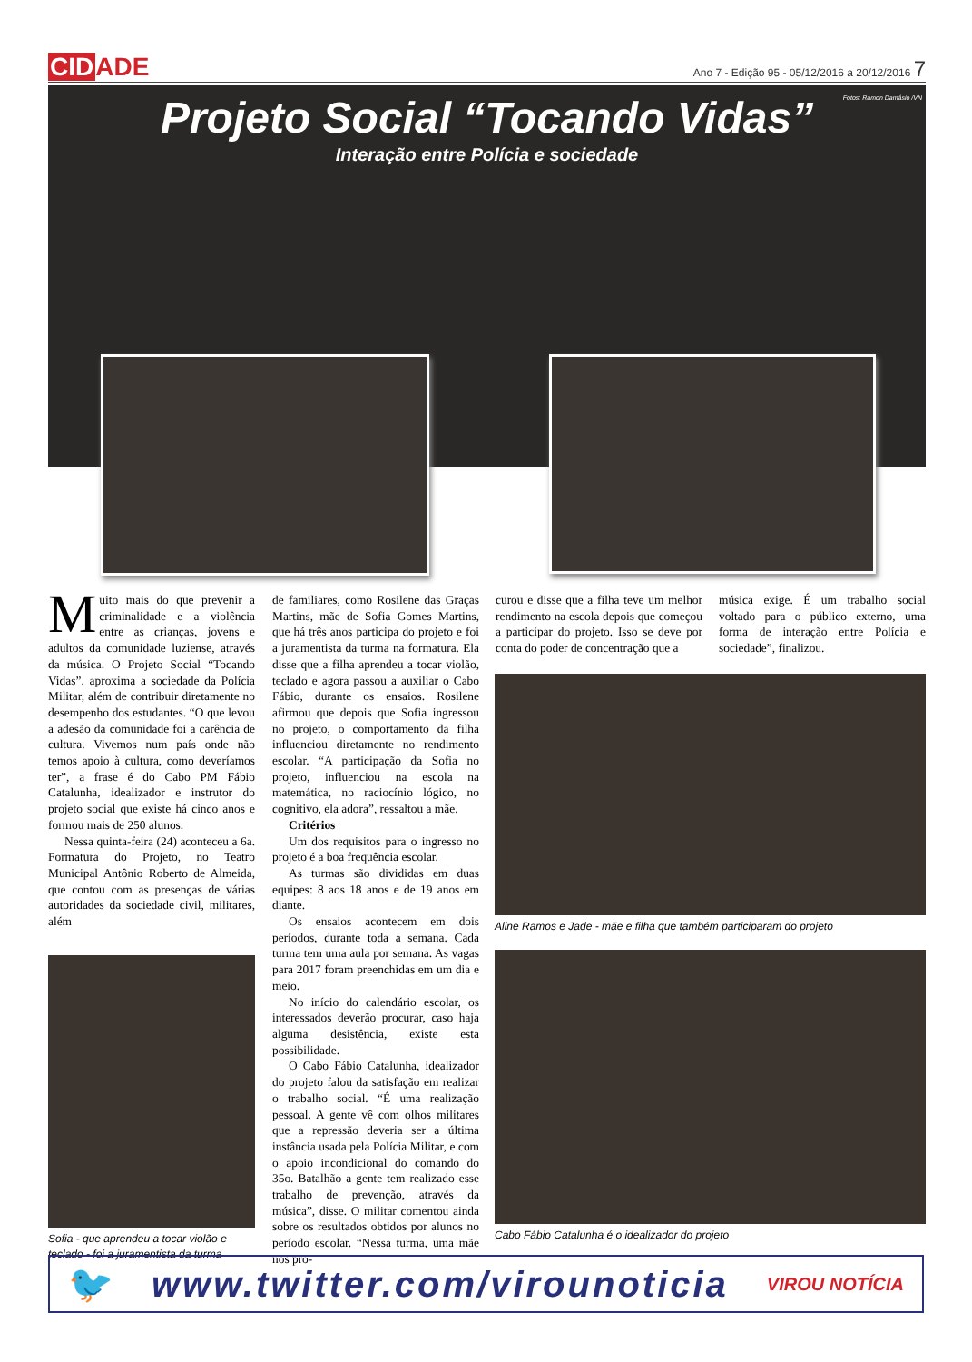CIDADE
Ano 7 - Edição 95 - 05/12/2016 a 20/12/2016 7
Projeto Social “Tocando Vidas”
Interação entre Polícia e sociedade
Fotos: Ramon Damásio /VN
Muito mais do que prevenir a criminalidade e a violência entre as crianças, jovens e adultos da comunidade luziense, através da música. O Projeto Social “Tocando Vidas”, aproxima a sociedade da Polícia Militar, além de contribuir diretamente no desempenho dos estudantes. “O que levou a adesão da comunidade foi a carência de cultura. Vivemos num país onde não temos apoio à cultura, como deveríamos ter”, a frase é do Cabo PM Fábio Catalunha, idealizador e instrutor do projeto social que existe há cinco anos e formou mais de 250 alunos.
Nessa quinta-feira (24) aconteceu a 6a. Formatura do Projeto, no Teatro Municipal Antônio Roberto de Almeida, que contou com as presenças de várias autoridades da sociedade civil, militares, além
Sofia - que aprendeu a tocar violão e teclado - foi a juramentista da turma
de familiares, como Rosilene das Graças Martins, mãe de Sofia Gomes Martins, que há três anos participa do projeto e foi a juramentista da turma na formatura. Ela disse que a filha aprendeu a tocar violão, teclado e agora passou a auxiliar o Cabo Fábio, durante os ensaios. Rosilene afirmou que depois que Sofia ingressou no projeto, o comportamento da filha influenciou diretamente no rendimento escolar. “A participação da Sofia no projeto, influenciou na escola na matemática, no raciocínio lógico, no cognitivo, ela adora”, ressaltou a mãe.
Critérios
Um dos requisitos para o ingresso no projeto é a boa frequência escolar.
As turmas são divididas em duas equipes: 8 aos 18 anos e de 19 anos em diante.
Os ensaios acontecem em dois períodos, durante toda a semana. Cada turma tem uma aula por semana. As vagas para 2017 foram preenchidas em um dia e meio.
No início do calendário escolar, os interessados deverão procurar, caso haja alguma desistência, existe esta possibilidade.
O Cabo Fábio Catalunha, idealizador do projeto falou da satisfação em realizar o trabalho social. “É uma realização pessoal. A gente vê com olhos militares que a repressão deveria ser a última instância usada pela Polícia Militar, e com o apoio incondicional do comando do 35o. Batalhão a gente tem realizado esse trabalho de prevenção, através da música”, disse. O militar comentou ainda sobre os resultados obtidos por alunos no período escolar. “Nessa turma, uma mãe nos pro-
curou e disse que a filha teve um melhor rendimento na escola depois que começou a participar do projeto. Isso se deve por conta do poder de concentração que a
música exige. É um trabalho social voltado para o público externo, uma forma de interação entre Polícia e sociedade”, finalizou.
Aline Ramos e Jade - mãe e filha que também participaram do projeto
Cabo Fábio Catalunha é o idealizador do projeto
🐦 www.twitter.com/virounoticia
VIROU NOTÍCIA